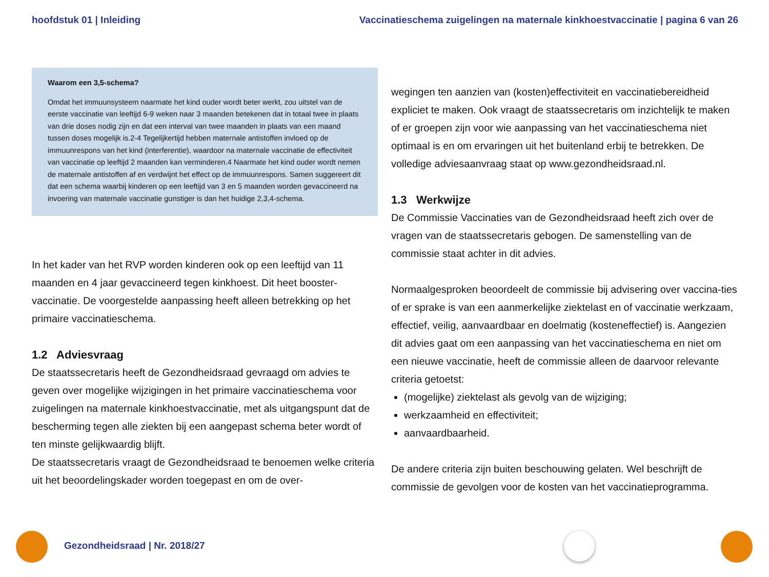hoofdstuk 01 | Inleiding Vaccinatieschema zuigelingen na maternale kinkhoestvaccinatie | pagina 6 van 26
Waarom een 3,5-schema?
Omdat het immuunsysteem naarmate het kind ouder wordt beter werkt, zou uitstel van de eerste vaccinatie van leeftijd 6-9 weken naar 3 maanden betekenen dat in totaal twee in plaats van drie doses nodig zijn en dat een interval van twee maanden in plaats van een maand tussen doses mogelijk is.2-4 Tegelijkertijd hebben maternale antistoffen invloed op de immuunrespons van het kind (interferentie), waardoor na maternale vaccinatie de effectiviteit van vaccinatie op leeftijd 2 maanden kan verminderen.4 Naarmate het kind ouder wordt nemen de maternale antistoffen af en verdwijnt het effect op de immuunrespons. Samen suggereert dit dat een schema waarbij kinderen op een leeftijd van 3 en 5 maanden worden gevaccineerd na invoering van maternale vaccinatie gunstiger is dan het huidige 2,3,4-schema.
In het kader van het RVP worden kinderen ook op een leeftijd van 11 maanden en 4 jaar gevaccineerd tegen kinkhoest. Dit heet booster-vaccinatie. De voorgestelde aanpassing heeft alleen betrekking op het primaire vaccinatieschema.
1.2 Adviesvraag
De staatssecretaris heeft de Gezondheidsraad gevraagd om advies te geven over mogelijke wijzigingen in het primaire vaccinatieschema voor zuigelingen na maternale kinkhoestvaccinatie, met als uitgangspunt dat de bescherming tegen alle ziekten bij een aangepast schema beter wordt of ten minste gelijkwaardig blijft.
De staatssecretaris vraagt de Gezondheidsraad te benoemen welke criteria uit het beoordelingskader worden toegepast en om de over-
wegingen ten aanzien van (kosten)effectiviteit en vaccinatiebereidheid expliciet te maken. Ook vraagt de staatssecretaris om inzichtelijk te maken of er groepen zijn voor wie aanpassing van het vaccinatieschema niet optimaal is en om ervaringen uit het buitenland erbij te betrekken. De volledige adviesaanvraag staat op www.gezondheidsraad.nl.
1.3 Werkwijze
De Commissie Vaccinaties van de Gezondheidsraad heeft zich over de vragen van de staatssecretaris gebogen. De samenstelling van de commissie staat achter in dit advies.
Normaalgesproken beoordeelt de commissie bij advisering over vaccina-ties of er sprake is van een aanmerkelijke ziektelast en of vaccinatie werkzaam, effectief, veilig, aanvaardbaar en doelmatig (kosteneffectief) is. Aangezien dit advies gaat om een aanpassing van het vaccinatieschema en niet om een nieuwe vaccinatie, heeft de commissie alleen de daarvoor relevante criteria getoetst:
(mogelijke) ziektelast als gevolg van de wijziging;
werkzaamheid en effectiviteit;
aanvaardbaarheid.
De andere criteria zijn buiten beschouwing gelaten. Wel beschrijft de commissie de gevolgen voor de kosten van het vaccinatieprogramma.
Gezondheidsraad | Nr. 2018/27